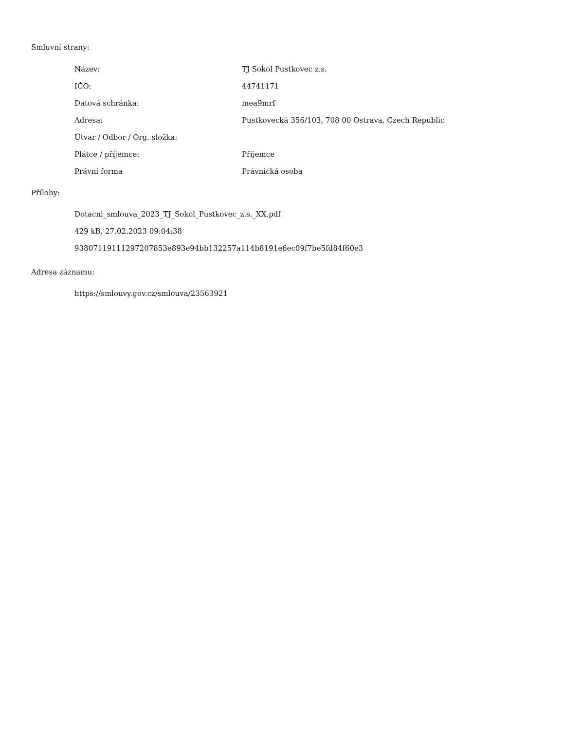Smluvní strany:
| Název: | TJ Sokol Pustkovec z.s. |
| IČO: | 44741171 |
| Datová schránka: | mea9mrf |
| Adresa: | Pustkovecká 356/103, 708 00 Ostrava, Czech Republic |
| Útvar / Odbor / Org. složka: | |
| Plátce / příjemce: | Příjemce |
| Právní forma | Právnická osoba |
Přílohy:
Dotacni_smlouva_2023_TJ_Sokol_Pustkovec_z.s._XX.pdf
429 kB, 27.02.2023 09:04:38
93807119111297207853e893e94bb132257a114b8191e6ec09f7be5fd84f60e3
Adresa záznamu:
https://smlouvy.gov.cz/smlouva/23563921